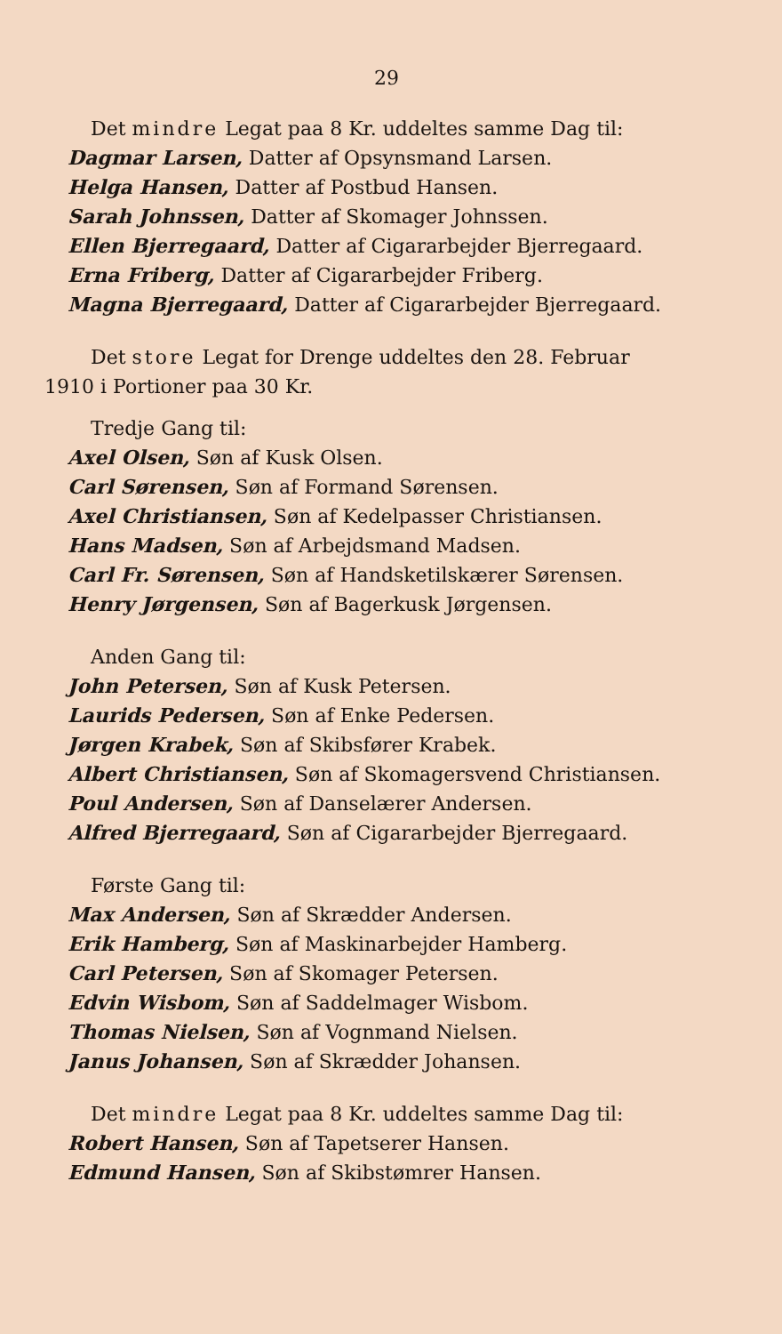29
Det mindre Legat paa 8 Kr. uddeltes samme Dag til:
Dagmar Larsen, Datter af Opsynsmand Larsen.
Helga Hansen, Datter af Postbud Hansen.
Sarah Johnssen, Datter af Skomager Johnssen.
Ellen Bjerregaard, Datter af Cigararbejder Bjerregaard.
Erna Friberg, Datter af Cigararbejder Friberg.
Magna Bjerregaard, Datter af Cigararbejder Bjerregaard.
Det store Legat for Drenge uddeltes den 28. Februar
1910 i Portioner paa 30 Kr.
Tredje Gang til:
Axel Olsen, Søn af Kusk Olsen.
Carl Sørensen, Søn af Formand Sørensen.
Axel Christiansen, Søn af Kedelpasser Christiansen.
Hans Madsen, Søn af Arbejdsmand Madsen.
Carl Fr. Sørensen, Søn af Handsketilskærer Sørensen.
Henry Jørgensen, Søn af Bagerkusk Jørgensen.
Anden Gang til:
John Petersen, Søn af Kusk Petersen.
Laurids Pedersen, Søn af Enke Pedersen.
Jørgen Krabek, Søn af Skibsfører Krabek.
Albert Christiansen, Søn af Skomagersvend Christiansen.
Poul Andersen, Søn af Danselærer Andersen.
Alfred Bjerregaard, Søn af Cigararbejder Bjerregaard.
Første Gang til:
Max Andersen, Søn af Skrædder Andersen.
Erik Hamberg, Søn af Maskinarbejder Hamberg.
Carl Petersen, Søn af Skomager Petersen.
Edvin Wisbom, Søn af Saddelmager Wisbom.
Thomas Nielsen, Søn af Vognmand Nielsen.
Janus Johansen, Søn af Skrædder Johansen.
Det mindre Legat paa 8 Kr. uddeltes samme Dag til:
Robert Hansen, Søn af Tapetserer Hansen.
Edmund Hansen, Søn af Skibstømrer Hansen.